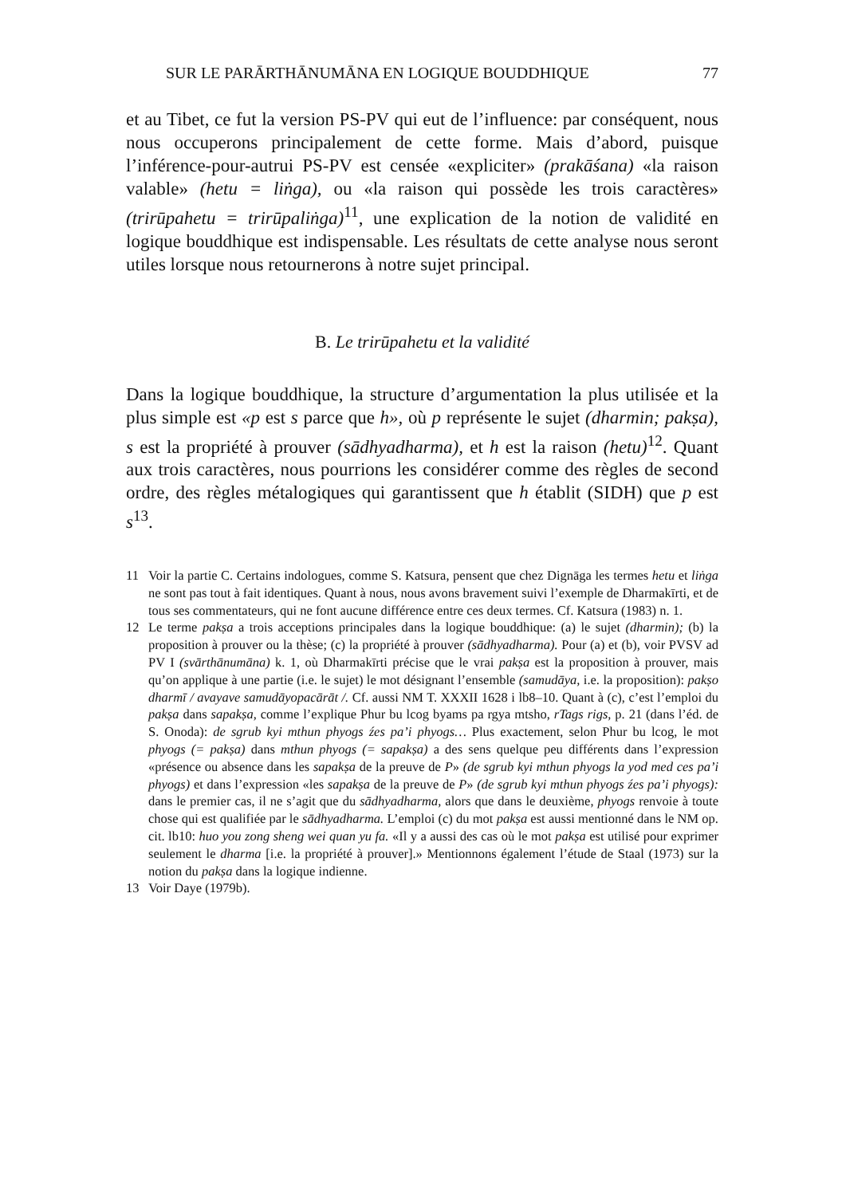SUR LE PARĀRTHĀNUMĀNA EN LOGIQUE BOUDDHIQUE 77
et au Tibet, ce fut la version PS-PV qui eut de l’influence: par conséquent, nous nous occuperons principalement de cette forme. Mais d’abord, puisque l’inférence-pour-autrui PS-PV est censée «expliciter» (prakāśana) «la raison valable» (hetu = liṅga), ou «la raison qui possède les trois caractères» (trirūpahetu = trirūpaliṅga)<sup>11</sup>, une explication de la notion de validité en logique bouddhique est indispensable. Les résultats de cette analyse nous seront utiles lorsque nous retournerons à notre sujet principal.
B. Le trirūpahetu et la validité
Dans la logique bouddhique, la structure d’argumentation la plus utilisée et la plus simple est «p est s parce que h», où p représente le sujet (dharmin; pakṣa), s est la propriété à prouver (sādhyadharma), et h est la raison (hetu)<sup>12</sup>. Quant aux trois caractères, nous pourrions les considérer comme des règles de second ordre, des règles métalogiques qui garantissent que h établit (SIDH) que p est s<sup>13</sup>.
11 Voir la partie C. Certains indologues, comme S. Katsura, pensent que chez Dignāga les termes hetu et liṅga ne sont pas tout à fait identiques. Quant à nous, nous avons bravement suivi l’exemple de Dharmakīrti, et de tous ses commentateurs, qui ne font aucune différence entre ces deux termes. Cf. Katsura (1983) n. 1.
12 Le terme pakṣa a trois acceptions principales dans la logique bouddhique: (a) le sujet (dharmin); (b) la proposition à prouver ou la thèse; (c) la propriété à prouver (sādhyadharma). Pour (a) et (b), voir PVSV ad PV I (svārthānumāna) k. 1, où Dharmakīrti précise que le vrai pakṣa est la proposition à prouver, mais qu’on applique à une partie (i.e. le sujet) le mot désignant l’ensemble (samudāya, i.e. la proposition): pakṣo dharmī / avayave samudāyopacārāt /. Cf. aussi NM T. XXXII 1628 i lb8–10. Quant à (c), c’est l’emploi du pakṣa dans sapakṣa, comme l’explique Phur bu lcog byams pa rgya mtsho, rTags rigs, p. 21 (dans l’éd. de S. Onoda): de sgrub kyi mthun phyogs źes pa’i phyogs… Plus exactement, selon Phur bu lcog, le mot phyogs (= pakṣa) dans mthun phyogs (= sapakṣa) a des sens quelque peu différents dans l’expression «présence ou absence dans les sapakṣa de la preuve de P» (de sgrub kyi mthun phyogs la yod med ces pa’i phyogs) et dans l’expression «les sapakṣa de la preuve de P» (de sgrub kyi mthun phyogs źes pa’i phyogs): dans le premier cas, il ne s’agit que du sādhyadharma, alors que dans le deuxième, phyogs renvoie à toute chose qui est qualifiée par le sādhyadharma. L’emploi (c) du mot pakṣa est aussi mentionné dans le NM op. cit. lb10: huo you zong sheng wei quan yu fa. «Il y a aussi des cas où le mot pakṣa est utilisé pour exprimer seulement le dharma [i.e. la propriété à prouver].» Mentionnons également l’étude de Staal (1973) sur la notion du pakṣa dans la logique indienne.
13 Voir Daye (1979b).